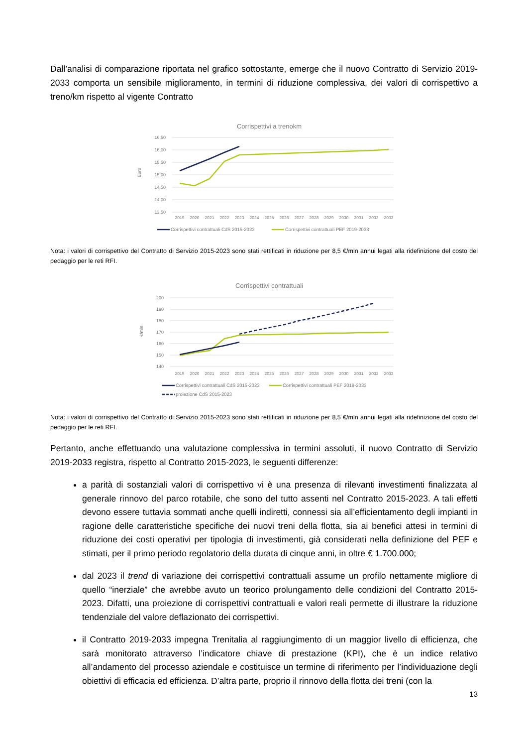Dall’analisi di comparazione riportata nel grafico sottostante, emerge che il nuovo Contratto di Servizio 2019-2033 comporta un sensibile miglioramento, in termini di riduzione complessiva, dei valori di corrispettivo a treno/km rispetto al vigente Contratto
Corrispettivi a trenokm
16,50
16,00
15,50
15,00
14,50
14,00
13,50
Euro
2019
2020
2021
2022
2023
2024
2025
2026
2027
2028
2029
2030
2031
2032
2033
Corrispettivi contrattuali CdS 2015-2023
Corrispettivi contrattuali PEF 2019-2033
Nota: i valori di corrispettivo del Contratto di Servizio 2015-2023 sono stati rettificati in riduzione per 8,5 €/mln annui legati alla ridefinizione del costo del pedaggio per le reti RFI.
Corrispettivi contrattuali
200
190
180
170
160
150
140
€/mln
2019
2020
2021
2022
2023
2024
2025
2026
2027
2028
2029
2030
2031
2032
2033
Corrispettivi contrattuali CdS 2015-2023
Corrispettivi contrattuali PEF 2019-2033
proiezione CdS 2015-2023
Nota: i valori di corrispettivo del Contratto di Servizio 2015-2023 sono stati rettificati in riduzione per 8,5 €/mln annui legati alla ridefinizione del costo del pedaggio per le reti RFI.
Pertanto, anche effettuando una valutazione complessiva in termini assoluti, il nuovo Contratto di Servizio 2019-2033 registra, rispetto al Contratto 2015-2023, le seguenti differenze:
a parità di sostanziali valori di corrispettivo vi è una presenza di rilevanti investimenti finalizzata al generale rinnovo del parco rotabile, che sono del tutto assenti nel Contratto 2015-2023. A tali effetti devono essere tuttavia sommati anche quelli indiretti, connessi sia all’efficientamento degli impianti in ragione delle caratteristiche specifiche dei nuovi treni della flotta, sia ai benefici attesi in termini di riduzione dei costi operativi per tipologia di investimenti, già considerati nella definizione del PEF e stimati, per il primo periodo regolatorio della durata di cinque anni, in oltre € 1.700.000;
dal 2023 il trend di variazione dei corrispettivi contrattuali assume un profilo nettamente migliore di quello “inerziale” che avrebbe avuto un teorico prolungamento delle condizioni del Contratto 2015-2023. Difatti, una proiezione di corrispettivi contrattuali e valori reali permette di illustrare la riduzione tendenziale del valore deflazionato dei corrispettivi.
il Contratto 2019-2033 impegna Trenitalia al raggiungimento di un maggior livello di efficienza, che sarà monitorato attraverso l’indicatore chiave di prestazione (KPI), che è un indice relativo all’andamento del processo aziendale e costituisce un termine di riferimento per l’individuazione degli obiettivi di efficacia ed efficienza. D’altra parte, proprio il rinnovo della flotta dei treni (con la
13